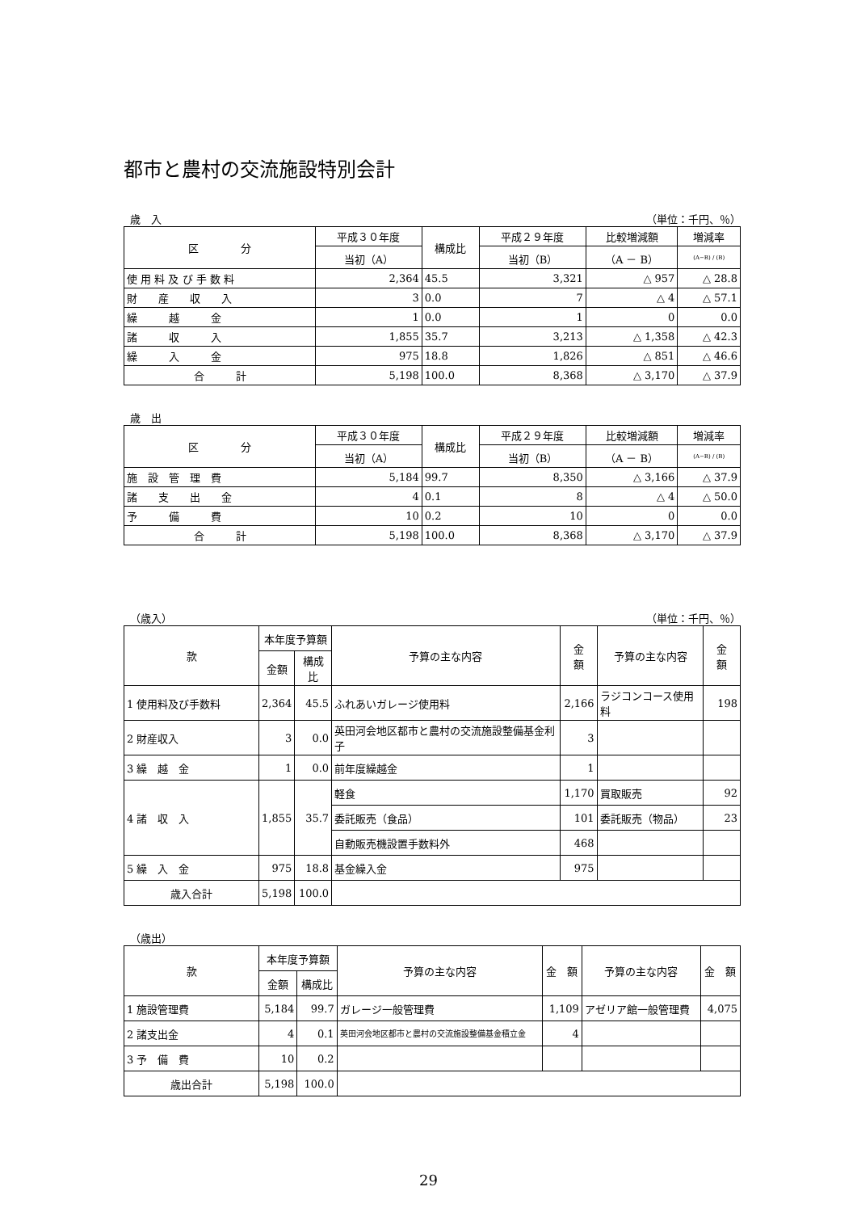都市と農村の交流施設特別会計
歳　入 （単位：千円、％）
| 区 分 | 平成３０年度 | 構成比 | 平成２９年度 | 比較増減額 | 増減率 |
| --- | --- | --- | --- | --- | --- |
| | 当初（A） | | 当初（B） | （A － B） | (A−B) / (B) |
| 使 用 料 及 び 手 数 料 | 2,364 | 45.5 | 3,321 | △ 957 | △ 28.8 |
| 財 産 収 入 | 3 | 0.0 | 7 | △ 4 | △ 57.1 |
| 繰 越 金 | 1 | 0.0 | 1 | 0 | 0.0 |
| 諸 収 入 | 1,855 | 35.7 | 3,213 | △ 1,358 | △ 42.3 |
| 繰 入 金 | 975 | 18.8 | 1,826 | △ 851 | △ 46.6 |
| 合 計 | 5,198 | 100.0 | 8,368 | △ 3,170 | △ 37.9 |
歳　出
| 区 分 | 平成３０年度 | 構成比 | 平成２９年度 | 比較増減額 | 増減率 |
| --- | --- | --- | --- | --- | --- |
| | 当初（A） | | 当初（B） | （A － B） | (A−B) / (B) |
| 施 設 管 理 費 | 5,184 | 99.7 | 8,350 | △ 3,166 | △ 37.9 |
| 諸 支 出 金 | 4 | 0.1 | 8 | △ 4 | △ 50.0 |
| 予 備 費 | 10 | 0.2 | 10 | 0 | 0.0 |
| 合 計 | 5,198 | 100.0 | 8,368 | △ 3,170 | △ 37.9 |
（歳入） （単位：千円、％）
| 款 | 本年度予算額 | | 予算の主な内容 | 金 額 | 予算の主な内容 | 金 額 |
| --- | --- | --- | --- | --- | --- | --- |
| | 金額 | 構成比 | | | | |
| 1 使用料及び手数料 | 2,364 | 45.5 | ふれあいガレージ使用料 | 2,166 | ラジコンコース使用料 | 198 |
| 2 財産収入 | 3 | 0.0 | 英田河会地区都市と農村の交流施設整備基金利子 | 3 | | |
| 3 繰 越 金 | 1 | 0.0 | 前年度繰越金 | 1 | | |
| 4 諸 収 入 | 1,855 | 35.7 | 軽食 | 1,170 | 買取販売 | 92 |
| | | | 委託販売（食品） | 101 | 委託販売（物品） | 23 |
| | | | 自動販売機設置手数料外 | 468 | | |
| 5 繰 入 金 | 975 | 18.8 | 基金繰入金 | 975 | | |
| 歳入合計 | 5,198 | 100.0 | | | | |
（歳出）
| 款 | 本年度予算額 | | 予算の主な内容 | 金 額 | 予算の主な内容 | 金 額 |
| --- | --- | --- | --- | --- | --- | --- |
| | 金額 | 構成比 | | | | |
| 1 施設管理費 | 5,184 | 99.7 | ガレージ一般管理費 | 1,109 | アゼリア館一般管理費 | 4,075 |
| 2 諸支出金 | 4 | 0.1 | 英田河会地区都市と農村の交流施設整備基金積立金 | 4 | | |
| 3 予 備 費 | 10 | 0.2 | | | | |
| 歳出合計 | 5,198 | 100.0 | | | | |
29